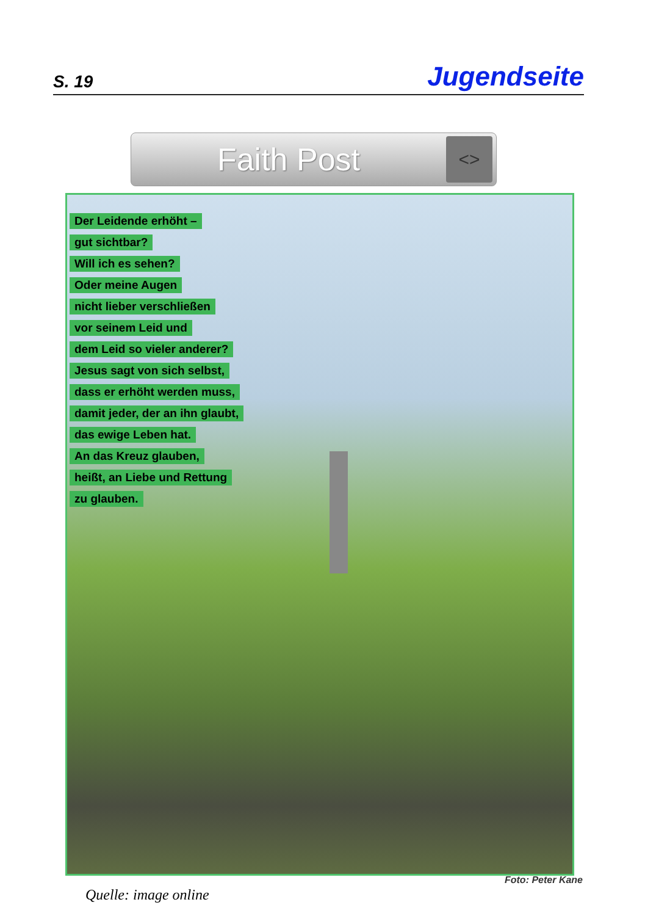S. 19 Jugendseite
Faith Post
<>
Der Leidende erhöht –
gut sichtbar?
Will ich es sehen?
Oder meine Augen
nicht lieber verschließen
vor seinem Leid und
dem Leid so vieler anderer?
Jesus sagt von sich selbst,
dass er erhöht werden muss,
damit jeder, der an ihn glaubt,
das ewige Leben hat.
An das Kreuz glauben,
heißt, an Liebe und Rettung
zu glauben.
Foto: Peter Kane
Quelle: image online